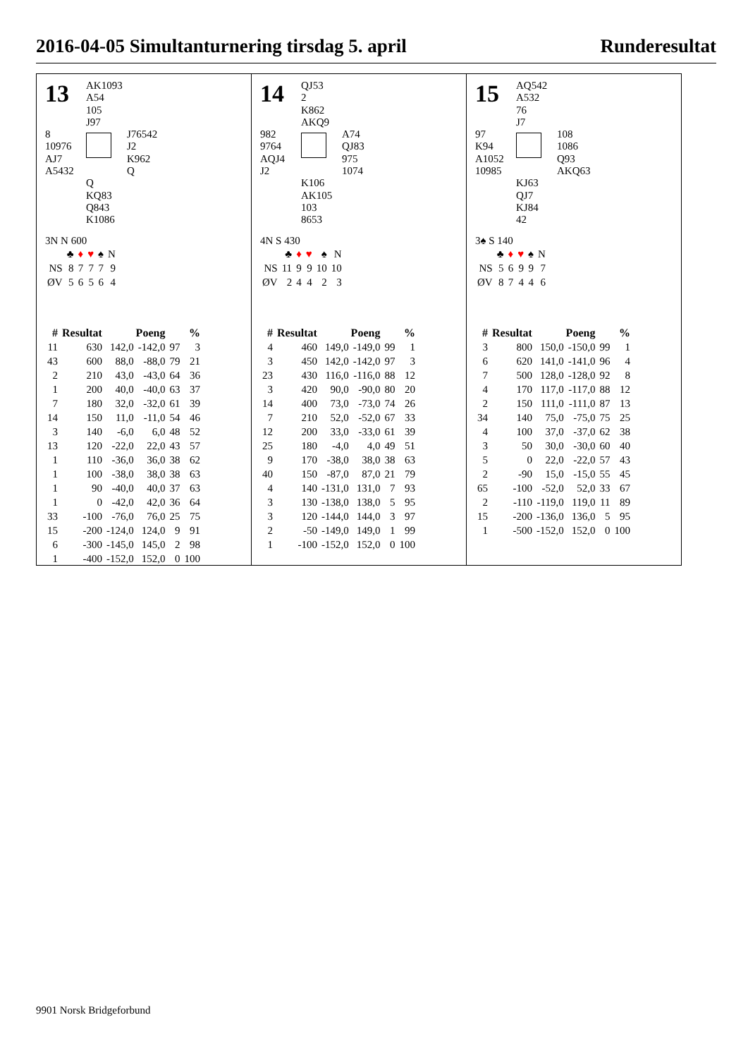2016-04-05 Simultanturnering tirsdag 5. april Runderesultat
13
AK1093
A54
105
J97
8
10976
AJ7
A5432
J76542
J2
K962
Q
Q
KQ83
Q843
K1086
3N N 600
| | ♣ | ♦ | ♥ | ♠ | N |
| NS | 8 | 7 | 7 | 7 | 9 |
| ØV | 5 | 6 | 5 | 6 | 4 |
| # | Resultat | Poeng | | % | |
| --- | --- | --- | --- | --- | --- |
| 11 | 630 | 142,0 | -142,0 | 97 | 3 |
| 43 | 600 | 88,0 | -88,0 | 79 | 21 |
| 2 | 210 | 43,0 | -43,0 | 64 | 36 |
| 1 | 200 | 40,0 | -40,0 | 63 | 37 |
| 7 | 180 | 32,0 | -32,0 | 61 | 39 |
| 14 | 150 | 11,0 | -11,0 | 54 | 46 |
| 3 | 140 | -6,0 | 6,0 | 48 | 52 |
| 13 | 120 | -22,0 | 22,0 | 43 | 57 |
| 1 | 110 | -36,0 | 36,0 | 38 | 62 |
| 1 | 100 | -38,0 | 38,0 | 38 | 63 |
| 1 | 90 | -40,0 | 40,0 | 37 | 63 |
| 1 | 0 | -42,0 | 42,0 | 36 | 64 |
| 33 | -100 | -76,0 | 76,0 | 25 | 75 |
| 15 | -200 | -124,0 | 124,0 | 9 | 91 |
| 6 | -300 | -145,0 | 145,0 | 2 | 98 |
| 1 | -400 | -152,0 | 152,0 | 0 | 100 |
14
QJ53
2
K862
AKQ9
982
9764
AQJ4
J2
A74
QJ83
975
1074
K106
AK105
103
8653
4N S 430
| | ♣ | ♦ | ♥ | ♠ | N |
| NS | 11 | 9 | 9 | 10 | 10 |
| ØV | 2 | 4 | 4 | 2 | 3 |
| # | Resultat | Poeng | | % | |
| --- | --- | --- | --- | --- | --- |
| 4 | 460 | 149,0 | -149,0 | 99 | 1 |
| 3 | 450 | 142,0 | -142,0 | 97 | 3 |
| 23 | 430 | 116,0 | -116,0 | 88 | 12 |
| 3 | 420 | 90,0 | -90,0 | 80 | 20 |
| 14 | 400 | 73,0 | -73,0 | 74 | 26 |
| 7 | 210 | 52,0 | -52,0 | 67 | 33 |
| 12 | 200 | 33,0 | -33,0 | 61 | 39 |
| 25 | 180 | -4,0 | 4,0 | 49 | 51 |
| 9 | 170 | -38,0 | 38,0 | 38 | 63 |
| 40 | 150 | -87,0 | 87,0 | 21 | 79 |
| 4 | 140 | -131,0 | 131,0 | 7 | 93 |
| 3 | 130 | -138,0 | 138,0 | 5 | 95 |
| 3 | 120 | -144,0 | 144,0 | 3 | 97 |
| 2 | -50 | -149,0 | 149,0 | 1 | 99 |
| 1 | -100 | -152,0 | 152,0 | 0 | 100 |
15
AQ542
A532
76
J7
97
K94
A1052
10985
108
1086
Q93
AKQ63
KJ63
QJ7
KJ84
42
3♠ S 140
| | ♣ | ♦ | ♥ | ♠ | N |
| NS | 5 | 6 | 9 | 9 | 7 |
| ØV | 8 | 7 | 4 | 4 | 6 |
| # | Resultat | Poeng | | % | |
| --- | --- | --- | --- | --- | --- |
| 3 | 800 | 150,0 | -150,0 | 99 | 1 |
| 6 | 620 | 141,0 | -141,0 | 96 | 4 |
| 7 | 500 | 128,0 | -128,0 | 92 | 8 |
| 4 | 170 | 117,0 | -117,0 | 88 | 12 |
| 2 | 150 | 111,0 | -111,0 | 87 | 13 |
| 34 | 140 | 75,0 | -75,0 | 75 | 25 |
| 4 | 100 | 37,0 | -37,0 | 62 | 38 |
| 3 | 50 | 30,0 | -30,0 | 60 | 40 |
| 5 | 0 | 22,0 | -22,0 | 57 | 43 |
| 2 | -90 | 15,0 | -15,0 | 55 | 45 |
| 65 | -100 | -52,0 | 52,0 | 33 | 67 |
| 2 | -110 | -119,0 | 119,0 | 11 | 89 |
| 15 | -200 | -136,0 | 136,0 | 5 | 95 |
| 1 | -500 | -152,0 | 152,0 | 0 | 100 |
9901 Norsk Bridgeforbund